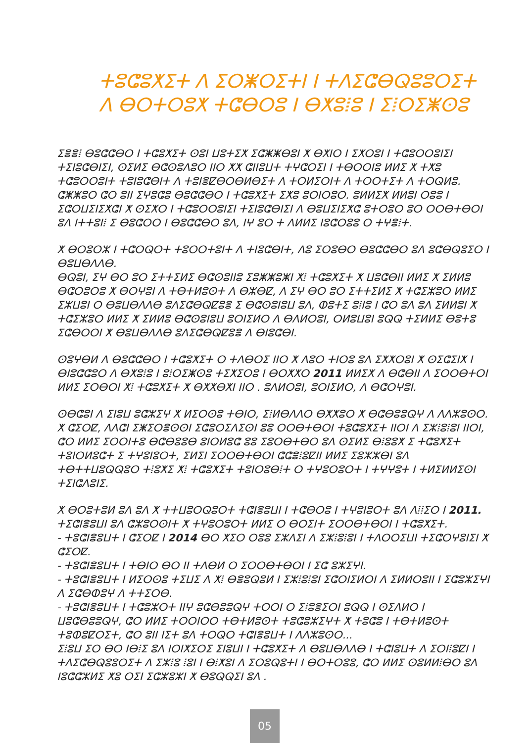ⵜⵓⵛⵓⵅⵉⵜ ⴷ ⵉⵔⵥⵔⵉⵜⵏ ⵏ ⵜⴷⵉⵛⴱⵕⵓⵓⵔⵉⵜ
ⴷ ⴱⵔⵜⵔⵓⵅ ⵜⵛⴱⵔⵓ ⵏ ⴱⵅⵓⵂⵓ ⵏ ⵉⵂⵔⵉⵥⵙⵓ
ⵉⴻⴻⵂ ⴱⵓⵛⵛⴱⵔ ⵏ ⵜⵛⵓⵅⵉⵜ ⵙⵓⵏ ⵡⵓⵜⵉⵅ ⵉⵛⵥⵥⴱⵓⵏ ⵅ ⴱⵅⵏⵔ ⵏ ⵉⵅⵔⵓⵏ ⵏ ⵜⵛⵓⵔⵔⵓⵏⵉⵏ ⵜⵉⵏⵓⵛⴱⵏⵉⵏ, ⵙⵉⵍⵉ ⴱⵛⵙⵓⴷⵓⵔ ⵏⵏⵔ ⵅⵅ ⵛⵏⵏⵓⵡⵜ ⵜⵖⵛⵔⵉⵏ ⵏ ⵜⴱⵔⵔⵏⵓ ⵍⵍⵉ ⵅ ⵜⵅⵓ ⵜⵛⵓⵔⵔⵓⵏⵜ ⵜⵓⵏⵓⵛⴱⵏⵜ ⴷ ⵜⵓⵏⴻⵇⴱⵔⴱⵍⴱⵉⵜ ⴷ ⵜⵔⵍⵉⵔⵏⵜ ⴷ ⵜⵔⵔⵜⵉⵜ ⴷ ⵜⵔⵕⵍⵓ.
ⵛⵥⵥⵓⵔ ⵛⵔ ⵓⵏⵏ ⵉⵖⵓⵛⵓ ⴱⵓⵛⵛⴱⵔ ⵏ ⵜⵛⵓⵅⵉⵜ ⵉⵅⵓ ⵓⵔⵏⵔⵓⵔ. ⵓⵍⵍⵉⵅ ⵍⵍⵓⵏ ⵔⵓⵓ ⵏ ⵉⵛⵔⵡⵉⵏⵉⵅⵛⵏ ⵅ ⵙⵉⵅⵔ ⵏ ⵜⵛⵓⵔⵔⵓⵏⵉⵏ ⵜⵉⵏⵓⵛⴱⵏⵉⵏ ⴷ ⴱⵓⵡⵉⵏⵉⵅⵛ ⵓⵜⵔⵓⵔ ⵓⵔ ⵔⵔⴱⵜⴱⵔⵏ ⵓⴷ ⵏⵜⵜⵓⵏⵂ ⵉ ⴱⵓⵛⵔⵔ ⵏ ⴱⵓⵛⵛⴱⵔ ⵓⴷ, ⵏⵖ ⵓⵔ ⵜ ⴷⵍⵍⵉ ⵏⵓⵛⵔⵓⵓ ⵔ ⵜⵖⴻⵂⵜ.
ⵅ ⴱⵔⵓⵔⵣ ⵏ ⵜⵛⵔⵕⵔⵜ ⵜⵓⵔⵔⵜⵓⵏⵜ ⴷ ⵜⵏⵓⵛⴱⵏⵜ, ⴷⵓ ⵉⵔⵓⴱⵔ ⴱⵓⵛⵛⴱⵔ ⵓⴷ ⵓⵛⴱⵕⵓⵉⵔ ⵏ ⴱⵓⵡⴱⴷⴷⴱ.
ⴱⵕⵓⵏ, ⵉⵖ ⴱⵔ ⵓⵔ ⵉⵜⵜⵉⵍⵉ ⴱⵛⵙⵓⵏⵏⵓ ⵉⵓⵥⵥⵓⵥⵏ ⵅⵂ ⵜⵛⵓⵅⵉⵜ ⵅ ⵡⵓⵛⴱⵏⵏ ⵍⵍⵉ ⵅ ⵉⵍⵍⵓ ⴱⵛⵔⵓⵔⵓ ⵅ ⴱⵔⵖⵓⵏ ⴷ ⵜⴱⵜⵍⵓⵙⵜ ⴷ ⴱⵣⴱⵇ, ⴷ ⵉⵖ ⴱⵔ ⵓⵔ ⵉⵜⵜⵉⵍⵉ ⵅ ⵜⵛⵉⵣⵓⵔ ⵍⵍⵉ ⵉⵣⵡⵓⵏ ⵔ ⴱⵓⵡⴱⴷⴷⴱ ⵓⴷⵉⵛⴱⵕⵇⵓⴻ ⵉ ⴱⵛⵙⵓⵏⵓⵡ ⵓⴷ, ⵀⵓⵜⵉ ⵓⵂⵏⵓ ⵏ ⵛⵔ ⵓⴷ ⵓⴷ ⵉⵍⵍⵓⵏ ⵅ ⵜⵛⵉⵣⵓⵔ ⵍⵍⵉ ⵅ ⵉⵍⵍⵓ ⴱⵛⵙⵓⵏⵓⵡ ⵓⵔⵏⵉⵍⵔ ⴷ ⴱⴷⵍⵔⵓⵏ, ⵔⵍⵓⵡⵓⵏ ⵓⵕⵕ ⵜⵉⵍⵍⵉ ⴱⵓⵜⵓ ⵉⵛⴱⵔⵔⵏ ⵅ ⴱⵓⵡⴱⴷⴷⴱ ⵓⴷⵉⵛⴱⵕⵇⵓⴻ ⴷ ⴱⵏⵓⵛⴱⵏ.
ⵙⵓⵖⴱⵍ ⴷ ⴱⵓⵛⵛⴱⵔ ⵏ ⵜⵛⵓⵅⵉⵜ ⵔ ⵜⴷⴱⵔⵉ ⵏⵏⵔ ⵅ ⴷⵓⵔ ⵜⵏⵔⵓ ⵓⴷ ⵉⵅⵅⵔⵓⵏ ⵅ ⵙⵉⵛⵉⵏⵅ ⵏ ⴱⵏⵓⵛⵛⵓⵔ ⴷ ⴱⵅⵓⵂⵓ ⵏ ⵓⵂⵔⵉⵥⵙⵓ ⵜⵉⵅⵉⵔⵓ ⵏ ⴱⵔⵅⵅⵔ 2011 ⵍⵍⵉⵅ ⴷ ⴱⵛⴱⵏⵏ ⴷ ⵉⵔⵔⴱⵜⵔⵏ ⵍⵍⵉ ⵉⵔⴱⵔⵏ ⵅⵂ ⵜⵛⵓⵅⵉⵜ ⵅ ⴱⵅⵅⴱⵅⵏ ⵏⵏⵔ . ⵓⴷⵍⵔⵓⵏ, ⵓⵔⵏⵉⵍⵔ, ⴷ ⴱⵛⵔⵖⵓⵏ.
ⵙⴱⵛⵓⵏ ⴷ ⵉⵏⵓⵡ ⵓⵛⵣⵉⵖ ⵅ ⵍⵉⵔⵙⵓ ⵜⴱⵏⵔ, ⵉⵂⵍⴱⴷⴷⵔ ⴱⵅⵅⵓⵔ ⵅ ⴱⵛⴱⵓⵓⵕⵖ ⴷ ⴷⴷⵣⵓⵙⵔ.
ⵅ ⵛⵉⵔⵇ, ⴷⴷⵛⵏ ⵉⵥⵉⵔⴻⵙⵙⵏ ⵉⵛⵓⵔⵉⴷⵉⵙⵏ ⵓⵓ ⵔⵔⴱⵜⴱⵔⵏ ⵜⵓⵛⵓⵅⵉⵜ ⵏⵏⵔⵏ ⴷ ⵉⵣⵂⵓⵂⵓⵏ ⵏⵏⵔⵏ, ⵛⵔ ⵍⵍⵉ ⵉⵔⵔⵏⵜⵓ ⴱⵛⴱⵓⵓⴱ ⵓⵏⵔⵍⵓⵛ ⵓⵓ ⵉⵓⵔⴱⵜⴱⵔ ⵓⴷ ⵙⵉⵍⵉ ⴱⵂⵓⵓⵅ ⵉ ⵜⵛⵓⵅⵉⵜ ⵜⵓⵏⵔⵍⵓⵛⵜ ⵉ ⵜⵖⵓⵏⵓⵔⵜ, ⵉⵍⵉⵏ ⵉⵔⵔⴱⵜⴱⵔⵏ ⵛⵛⴻⵂⵓⵇⵏⵏ ⵍⵍⵉ ⵉⵓⵣⵣⴱⵏ ⵓⴷ ⵜⴱⵜⵜⵡⵓⵕⵕⵓⵔ ⵜⵂⵓⵅⵉ ⵅⵂ ⵜⵛⵓⵅⵉⵜ ⵜⵓⵏⵔⵓⴱⵂⵜ ⵔ ⵜⵖⵓⵔⵓⵔⵜ ⵏ ⵜⵖⵖⵓⵜ ⵏ ⵜⵍⵉⵍⵍⵉⵙⵏ ⵜⵉⵏⵛⴷⵓⵏⵉ.
ⵅ ⴱⵔⵓⵜⵓⵍ ⵓⴷ ⵓⴷ ⵅ ⵜⵜⵡⵓⵔⵕⵓⵔⵜ ⵜⵛⵏⴻⵓⵡⵏ ⵏ ⵜⵛⴱⵔⵓ ⵏ ⵜⵖⵓⵏⵓⵔⵜ ⵓⴷ ⴷⵂⵂⵉⵔ ⵏ 2011.
ⵜⵉⵛⵏⴻⵓⵡⵏ ⵓⴷ ⵛⵣⵓⵔⵙⵏⵜ ⵅ ⵜⵖⵓⵔⵓⵔⵜ ⵍⵍⵉ ⵔ ⴱⵔⵉⵏⵜ ⵉⵔⵔⴱⵜⴱⵔⵏ ⵏ ⵜⵛⵓⵅⵉⵜ.
- ⵜⵓⵛⵏⴻⵓⵡⵜ ⵏ ⵛⵉⵔⵇ ⵏ 2014 ⴱⵔ ⵅⵉⵔ ⵔⵓⵓ ⵉⵣⴷⵉⵏ ⴷ ⵉⵣⵂⵓⵂⵓⵏ ⵏ ⵜⴷⵔⵔⵉⵡⵏ ⵜⵉⵛⵔⵖⵓⵏⵉⵏ ⵅ ⵛⵉⵔⵇ.
- ⵜⵓⵛⵏⴻⵓⵡⵜ ⵏ ⵜⴱⵏⵔ ⴱⵔ ⵏⵏ ⵜⴷⴱⵍ ⵔ ⵉⵔⵔⴱⵜⴱⵔⵏ ⵏ ⵉⵛ ⵓⵣⵉⵖⵏ.
- ⵜⵓⵛⵏⴻⵓⵡⵜ ⵏ ⵍⵉⵔⵙⵓ ⵜⵉⵡⵉ ⴷ ⵅⵂ ⴱⴻⵓⵕⵓⵍ ⵏ ⵉⵣⵂⵓⵂⵓⵏ ⵉⵛⵔⵏⵉⵍⵔⵏ ⴷ ⵉⵍⵍⵔⵓⵏⵏ ⵏ ⵉⵛⵓⵣⵉⵖⵏ ⴷ ⵉⵛⴱⵀⵓⵖ ⴷ ⵜⵜⵉⵔⴱ.
- ⵜⵓⵛⵏⴻⵓⵡⵜ ⵏ ⵜⵛⵓⵣⵔⵜ ⵏⵏⵖ ⵓⵛⴱⵓⵓⵕⵖ ⵜⵔⵔⵏ ⵔ ⵉⵂⵓⴻⵉⵔⵏ ⵓⵕⵕ ⵏ ⵙⵉⴷⵍⵔ ⵏ ⵡⵓⵛⴱⵓⵓⵕⵖ, ⵛⵔ ⵍⵍⵉ ⵜⵔⵔⵏⵔⵔ ⵜⴱⵜⵍⵓⵙⵜ ⵜⵓⵛⵓⵣⵉⵖⵜ ⵅ ⵜⵓⵛⵓ ⵏ ⵜⴱⵜⵍⵓⵙⵜ ⵜⵓⵀⵓⵇⵔⵉⵜ, ⵛⵔ ⵓⵏⵏ ⵏⵉⵜ ⵓⴷ ⵜⵔⵕⵔ ⵜⵛⵏⴻⵓⵡⵜ ⵏ ⴷⴷⵣⵓⵙⵔ...
ⵉⵂⵓⵡ ⵉⵔ ⴱⵔ ⵏⴱⵂⵉ ⵓⴷ ⵏⵔⵏⵅⵉⵔⵉ ⵉⵏⵓⵡⵏ ⵏ ⵜⵛⵓⵅⵉⵜ ⴷ ⴱⵓⵡⴱⴷⴷⴱ ⵏ ⵜⵛⵏⵓⵡⵜ ⴷ ⵉⵔⵏⵂⵓⵇⵏ ⵏ ⵜⴷⵉⵛⴱⵕⵓⵓⵔⵉⵜ ⴷ ⵉⵣⵂⵓ ⵂⵓⵏ ⵏ ⴱⵂⵅⵓⵏ ⴷ ⵉⵔⵓⵕⵓⵜⵏ ⵏ ⴱⵔⵜⵔⵓⵓ, ⵛⵔ ⵍⵍⵉ ⵙⵓⵍⵍⵂⴱⵔ ⵓⴷ ⵏⵓⵛⵛⵣⵍⵉ ⵅⵓ ⵔⵉⵏ ⵉⵛⵣⵓⵣⵏ ⵅ ⴱⵓⵕⵕⵉⵏ ⵓⴷ .
05